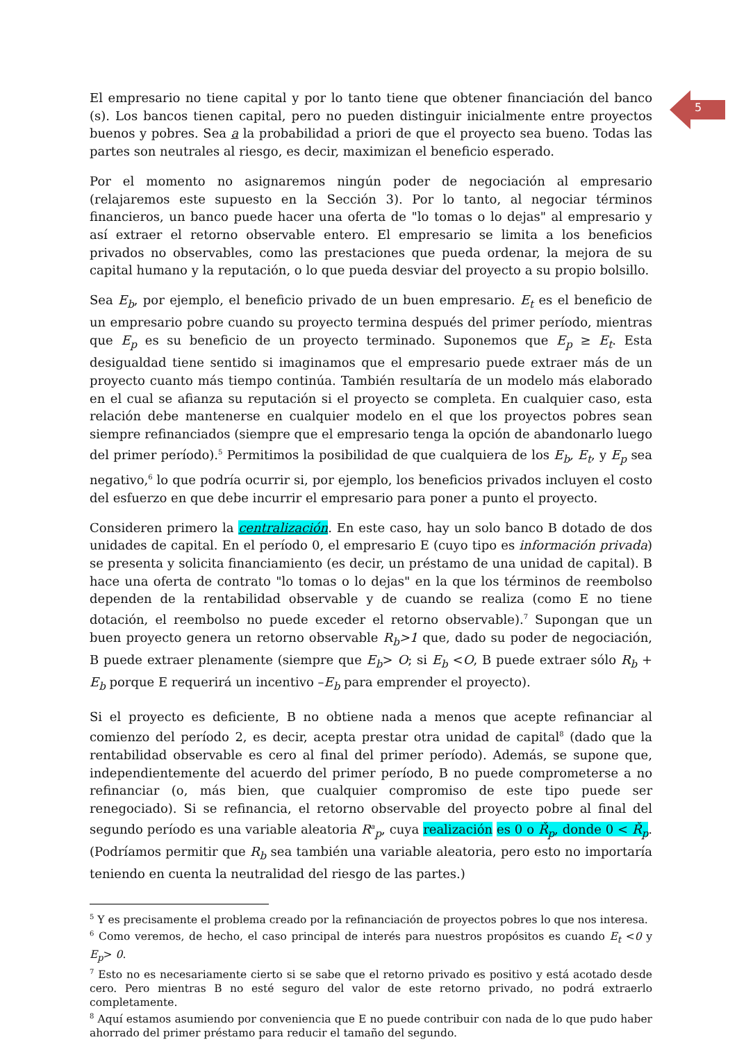5
El empresario no tiene capital y por lo tanto tiene que obtener financiación del banco (s). Los bancos tienen capital, pero no pueden distinguir inicialmente entre proyectos buenos y pobres. Sea a la probabilidad a priori de que el proyecto sea bueno. Todas las partes son neutrales al riesgo, es decir, maximizan el beneficio esperado.
Por el momento no asignaremos ningún poder de negociación al empresario (relajaremos este supuesto en la Sección 3). Por lo tanto, al negociar términos financieros, un banco puede hacer una oferta de "lo tomas o lo dejas" al empresario y así extraer el retorno observable entero. El empresario se limita a los beneficios privados no observables, como las prestaciones que pueda ordenar, la mejora de su capital humano y la reputación, o lo que pueda desviar del proyecto a su propio bolsillo.
Sea E<sub>b</sub>, por ejemplo, el beneficio privado de un buen empresario. E<sub>t</sub> es el beneficio de un empresario pobre cuando su proyecto termina después del primer período, mientras que E<sub>p</sub> es su beneficio de un proyecto terminado. Suponemos que E<sub>p</sub> ≥ E<sub>t</sub>. Esta desigualdad tiene sentido si imaginamos que el empresario puede extraer más de un proyecto cuanto más tiempo continúa. También resultaría de un modelo más elaborado en el cual se afianza su reputación si el proyecto se completa. En cualquier caso, esta relación debe mantenerse en cualquier modelo en el que los proyectos pobres sean siempre refinanciados (siempre que el empresario tenga la opción de abandonarlo luego del primer período).<sup>5</sup> Permitimos la posibilidad de que cualquiera de los E<sub>b</sub>, E<sub>t</sub>, y E<sub>p</sub> sea negativo,<sup>6</sup> lo que podría ocurrir si, por ejemplo, los beneficios privados incluyen el costo del esfuerzo en que debe incurrir el empresario para poner a punto el proyecto.
Consideren primero la centralización. En este caso, hay un solo banco B dotado de dos unidades de capital. En el período 0, el empresario E (cuyo tipo es información privada) se presenta y solicita financiamiento (es decir, un préstamo de una unidad de capital). B hace una oferta de contrato "lo tomas o lo dejas" en la que los términos de reembolso dependen de la rentabilidad observable y de cuando se realiza (como E no tiene dotación, el reembolso no puede exceder el retorno observable).<sup>7</sup> Supongan que un buen proyecto genera un retorno observable R<sub>b</sub>>1 que, dado su poder de negociación, B puede extraer plenamente (siempre que E<sub>b</sub>> O; si E<sub>b</sub> <O, B puede extraer sólo R<sub>b</sub> + E<sub>b</sub> porque E requerirá un incentivo –E<sub>b</sub> para emprender el proyecto).
Si el proyecto es deficiente, B no obtiene nada a menos que acepte refinanciar al comienzo del período 2, es decir, acepta prestar otra unidad de capital<sup>8</sup> (dado que la rentabilidad observable es cero al final del primer período). Además, se supone que, independientemente del acuerdo del primer período, B no puede comprometerse a no refinanciar (o, más bien, que cualquier compromiso de este tipo puede ser renegociado). Si se refinancia, el retorno observable del proyecto pobre al final del segundo período es una variable aleatoria R<sup>a</sup><sub>p</sub>, cuya realización es 0 o Ř<sub>p</sub>, donde 0 < Ř<sub>p</sub>. (Podríamos permitir que R<sub>b</sub> sea también una variable aleatoria, pero esto no importaría teniendo en cuenta la neutralidad del riesgo de las partes.)
<sup>5</sup> Y es precisamente el problema creado por la refinanciación de proyectos pobres lo que nos interesa.
<sup>6</sup> Como veremos, de hecho, el caso principal de interés para nuestros propósitos es cuando E<sub>t</sub> <0 y E<sub>p</sub>> 0.
<sup>7</sup> Esto no es necesariamente cierto si se sabe que el retorno privado es positivo y está acotado desde cero. Pero mientras B no esté seguro del valor de este retorno privado, no podrá extraerlo completamente.
<sup>8</sup> Aquí estamos asumiendo por conveniencia que E no puede contribuir con nada de lo que pudo haber ahorrado del primer préstamo para reducir el tamaño del segundo.